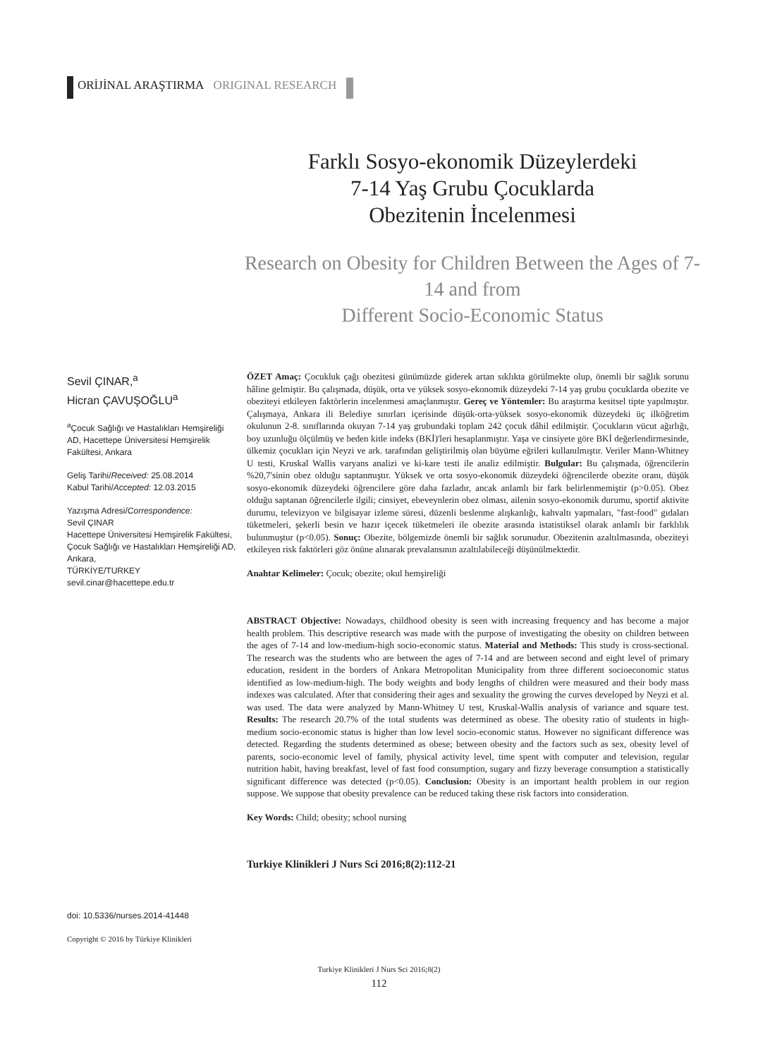ORİJİNAL ARAŞTIRMA ORIGINAL RESEARCH
Farklı Sosyo-ekonomik Düzeylerdeki
7-14 Yaş Grubu Çocuklarda
Obezitenin İncelenmesi
Research on Obesity for Children Between the Ages of 7-14 and from
Different Socio-Economic Status
Sevil ÇINAR,<sup>a</sup>
Hicran ÇAVUŞOĞLU<sup>a</sup>
<sup>a</sup> Çocuk Sağlığı ve Hastalıkları Hemşireliği AD, Hacettepe Üniversitesi Hemşirelik Fakültesi, Ankara
Geliş Tarihi/Received: 25.08.2014
Kabul Tarihi/Accepted: 12.03.2015
Yazışma Adresi/Correspondence:
Sevil ÇINAR
Hacettepe Üniversitesi Hemşirelik Fakültesi, Çocuk Sağlığı ve Hastalıkları Hemşireliği AD, Ankara,
TÜRKİYE/TURKEY
sevil.cinar@hacettepe.edu.tr
doi: 10.5336/nurses.2014-41448
Copyright © 2016 by Türkiye Klinikleri
ÖZET Amaç: Çocukluk çağı obezitesi günümüzde giderek artan sıklıkta görülmekte olup, önemli bir sağlık sorunu hâline gelmiştir. Bu çalışmada, düşük, orta ve yüksek sosyo-ekonomik düzeydeki 7-14 yaş grubu çocuklarda obezite ve obeziteyi etkileyen faktörlerin incelenmesi amaçlanmıştır. Gereç ve Yöntemler: Bu araştırma kesitsel tipte yapılmıştır. Çalışmaya, Ankara ili Belediye sınırları içerisinde düşük-orta-yüksek sosyo-ekonomik düzeydeki üç ilköğretim okulunun 2-8. sınıflarında okuyan 7-14 yaş grubundaki toplam 242 çocuk dâhil edilmiştir. Çocukların vücut ağırlığı, boy uzunluğu ölçülmüş ve beden kitle indeks (BKİ)'leri hesaplanmıştır. Yaşa ve cinsiyete göre BKİ değerlendirmesinde, ülkemiz çocukları için Neyzi ve ark. tarafından geliştirilmiş olan büyüme eğrileri kullanılmıştır. Veriler Mann-Whitney U testi, Kruskal Wallis varyans analizi ve ki-kare testi ile analiz edilmiştir. Bulgular: Bu çalışmada, öğrencilerin %20,7'sinin obez olduğu saptanmıştır. Yüksek ve orta sosyo-ekonomik düzeydeki öğrencilerde obezite oranı, düşük sosyo-ekonomik düzeydeki öğrencilere göre daha fazladır, ancak anlamlı bir fark belirlenmemiştir (p>0.05). Obez olduğu saptanan öğrencilerle ilgili; cinsiyet, ebeveynlerin obez olması, ailenin sosyo-ekonomik durumu, sportif aktivite durumu, televizyon ve bilgisayar izleme süresi, düzenli beslenme alışkanlığı, kahvaltı yapmaları, "fast-food" gıdaları tüketmeleri, şekerli besin ve hazır içecek tüketmeleri ile obezite arasında istatistiksel olarak anlamlı bir farklılık bulunmuştur (p<0.05). Sonuç: Obezite, bölgemizde önemli bir sağlık sorunudur. Obezitenin azaltılmasında, obeziteyi etkileyen risk faktörleri göz önüne alınarak prevalansının azaltılabileceği düşünülmektedir.
Anahtar Kelimeler: Çocuk; obezite; okul hemşireliği
ABSTRACT Objective: Nowadays, childhood obesity is seen with increasing frequency and has become a major health problem. This descriptive research was made with the purpose of investigating the obesity on children between the ages of 7-14 and low-medium-high socio-economic status. Material and Methods: This study is cross-sectional. The research was the students who are between the ages of 7-14 and are between second and eight level of primary education, resident in the borders of Ankara Metropolitan Municipality from three different socioeconomic status identified as low-medium-high. The body weights and body lengths of children were measured and their body mass indexes was calculated. After that considering their ages and sexuality the growing the curves developed by Neyzi et al. was used. The data were analyzed by Mann-Whitney U test, Kruskal-Wallis analysis of variance and square test. Results: The research 20.7% of the total students was determined as obese. The obesity ratio of students in high-medium socio-economic status is higher than low level socio-economic status. However no significant difference was detected. Regarding the students determined as obese; between obesity and the factors such as sex, obesity level of parents, socio-economic level of family, physical activity level, time spent with computer and television, regular nutrition habit, having breakfast, level of fast food consumption, sugary and fizzy beverage consumption a statistically significant difference was detected (p<0.05). Conclusion: Obesity is an important health problem in our region suppose. We suppose that obesity prevalence can be reduced taking these risk factors into consideration.
Key Words: Child; obesity; school nursing
Turkiye Klinikleri J Nurs Sci 2016;8(2):112-21
Turkiye Klinikleri J Nurs Sci 2016;8(2)
112